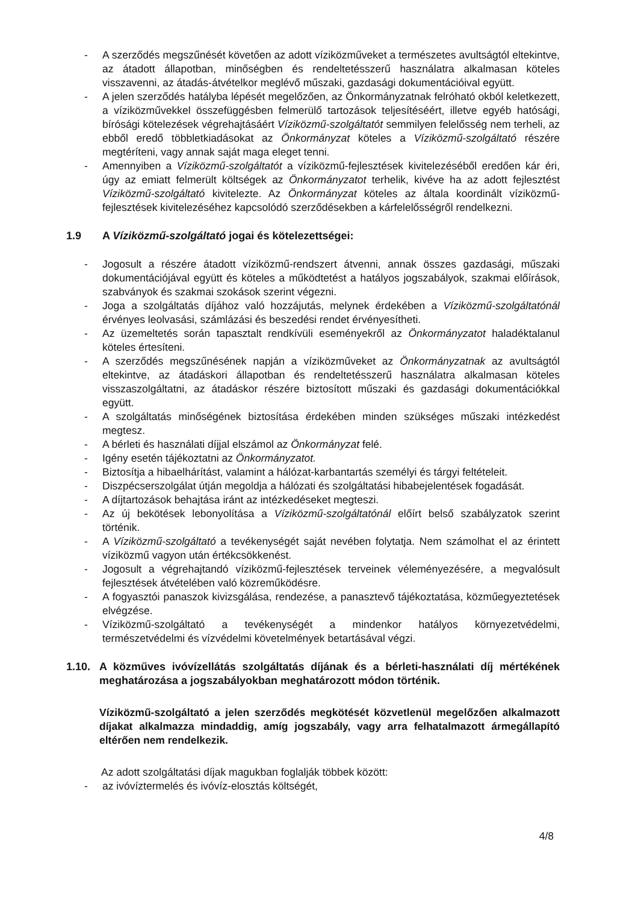- A szerződés megszűnését követően az adott víziközműveket a természetes avultságtól eltekintve, az átadott állapotban, minőségben és rendeltetésszerű használatra alkalmasan köteles visszavenni, az átadás-átvételkor meglévő műszaki, gazdasági dokumentációival együtt.
- A jelen szerződés hatályba lépését megelőzően, az Önkormányzatnak felróható okból keletkezett, a víziközművekkel összefüggésben felmerülő tartozások teljesítéséért, illetve egyéb hatósági, bírósági kötelezések végrehajtásáért Víziközmű-szolgáltatót semmilyen felelősség nem terheli, az ebből eredő többletkiadásokat az Önkormányzat köteles a Víziközmű-szolgáltató részére megtéríteni, vagy annak saját maga eleget tenni.
- Amennyiben a Víziközmű-szolgáltatót a víziközmű-fejlesztések kivitelezéséből eredően kár éri, úgy az emiatt felmerült költségek az Önkormányzatot terhelik, kivéve ha az adott fejlesztést Víziközmű-szolgáltató kivitelezte. Az Önkormányzat köteles az általa koordinált víziközmű-fejlesztések kivitelezéséhez kapcsolódó szerződésekben a kárfelelősségről rendelkezni.
1.9 A Víziközmű-szolgáltató jogai és kötelezettségei:
- Jogosult a részére átadott víziközmű-rendszert átvenni, annak összes gazdasági, műszaki dokumentációjával együtt és köteles a működtetést a hatályos jogszabályok, szakmai előírások, szabványok és szakmai szokások szerint végezni.
- Joga a szolgáltatás díjához való hozzájutás, melynek érdekében a Víziközmű-szolgáltatónál érvényes leolvasási, számlázási és beszedési rendet érvényesítheti.
- Az üzemeltetés során tapasztalt rendkívüli eseményekről az Önkormányzatot haladéktalanul köteles értesíteni.
- A szerződés megszűnésének napján a víziközműveket az Önkormányzatnak az avultságtól eltekintve, az átadáskori állapotban és rendeltetésszerű használatra alkalmasan köteles visszaszolgáltatni, az átadáskor részére biztosított műszaki és gazdasági dokumentációkkal együtt.
- A szolgáltatás minőségének biztosítása érdekében minden szükséges műszaki intézkedést megtesz.
- A bérleti és használati díjjal elszámol az Önkormányzat felé.
- Igény esetén tájékoztatni az Önkormányzatot.
- Biztosítja a hibaelhárítást, valamint a hálózat-karbantartás személyi és tárgyi feltételeit.
- Diszpécserszolgálat útján megoldja a hálózati és szolgáltatási hibabejelentések fogadását.
- A díjtartozások behajtása iránt az intézkedéseket megteszi.
- Az új bekötések lebonyolítása a Víziközmű-szolgáltatónál előírt belső szabályzatok szerint történik.
- A Víziközmű-szolgáltató a tevékenységét saját nevében folytatja. Nem számolhat el az érintett víziközmű vagyon után értékcsökkenést.
- Jogosult a végrehajtandó víziközmű-fejlesztések terveinek véleményezésére, a megvalósult fejlesztések átvételében való közreműködésre.
- A fogyasztói panaszok kivizsgálása, rendezése, a panasztevő tájékoztatása, közműegyeztetések elvégzése.
- Víziközmű-szolgáltató a tevékenységét a mindenkor hatályos környezetvédelmi, természetvédelmi és vízvédelmi követelmények betartásával végzi.
1.10. A közműves ivóvízellátás szolgáltatás díjának és a bérleti-használati díj mértékének meghatározása a jogszabályokban meghatározott módon történik.
Víziközmű-szolgáltató a jelen szerződés megkötését közvetlenül megelőzően alkalmazott díjakat alkalmazza mindaddig, amíg jogszabály, vagy arra felhatalmazott ármegállapító eltérően nem rendelkezik.
Az adott szolgáltatási díjak magukban foglalják többek között:
- az ivóvíztermelés és ivóvíz-elosztás költségét,
4/8